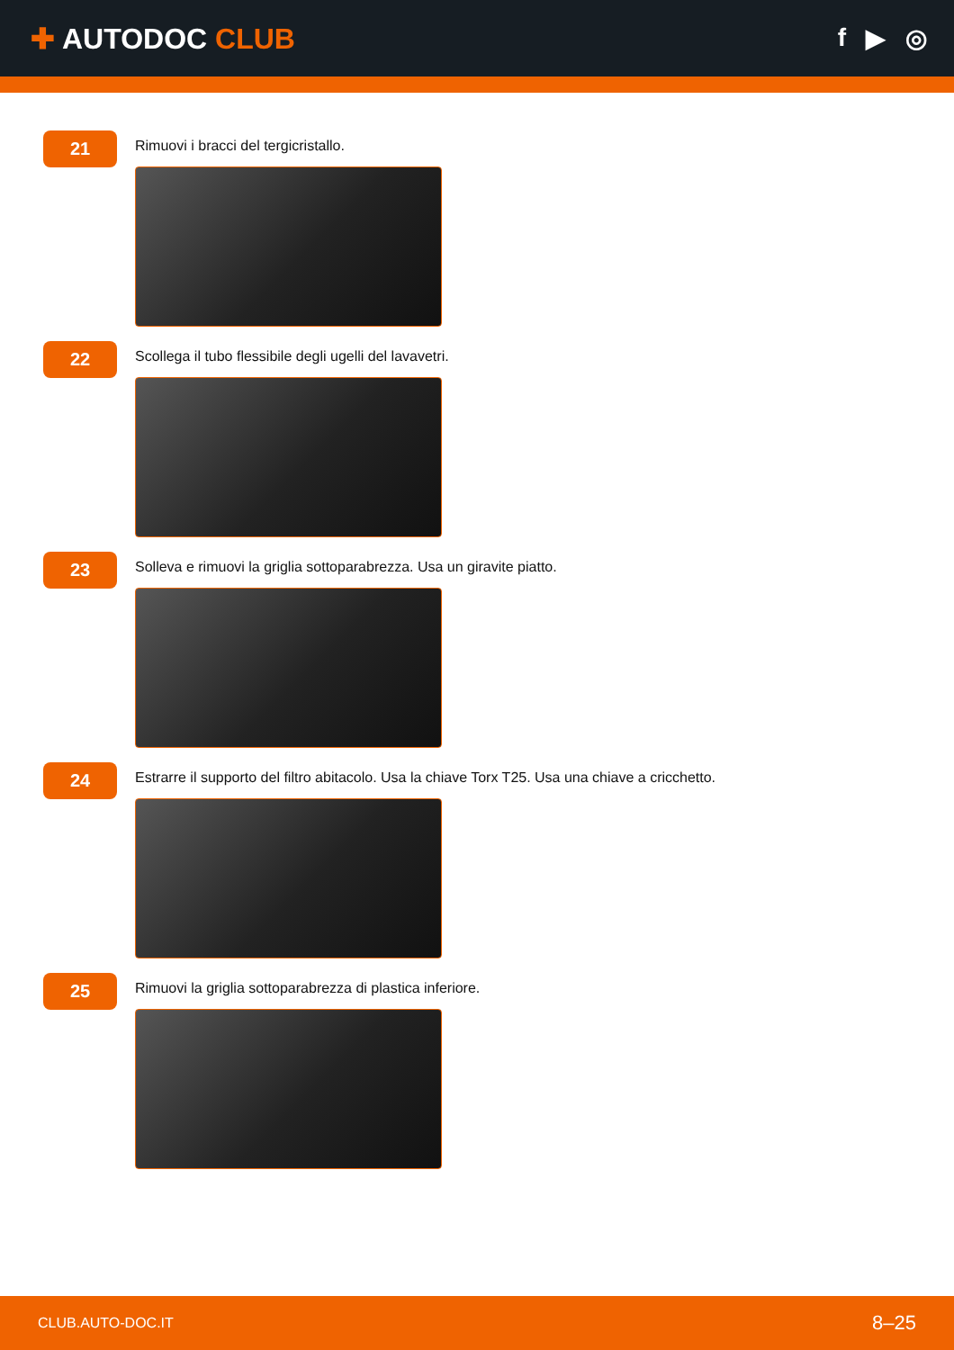✚ AUTODOC CLUB f ▶ ◎
21
Rimuovi i bracci del tergicristallo.
22
Scollega il tubo flessibile degli ugelli del lavavetri.
23
Solleva e rimuovi la griglia sottoparabrezza. Usa un giravite piatto.
24
Estrarre il supporto del filtro abitacolo. Usa la chiave Torx T25. Usa una chiave a cricchetto.
25
Rimuovi la griglia sottoparabrezza di plastica inferiore.
CLUB.AUTO-DOC.IT 8–25